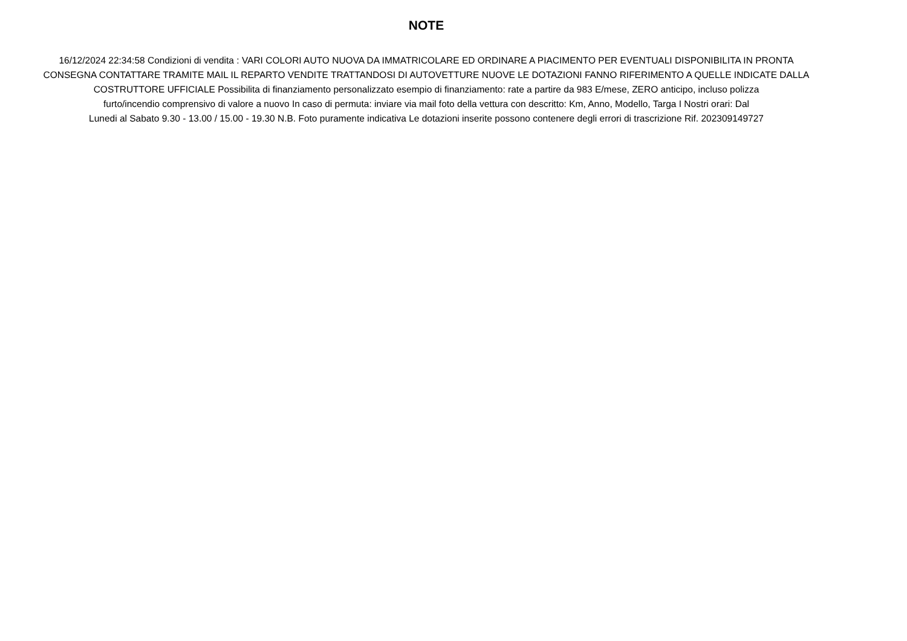NOTE
16/12/2024 22:34:58 Condizioni di vendita : VARI COLORI AUTO NUOVA DA IMMATRICOLARE ED ORDINARE A PIACIMENTO PER EVENTUALI DISPONIBILITA IN PRONTA
CONSEGNA CONTATTARE TRAMITE MAIL IL REPARTO VENDITE TRATTANDOSI DI AUTOVETTURE NUOVE LE DOTAZIONI FANNO RIFERIMENTO A QUELLE INDICATE DALLA
COSTRUTTORE UFFICIALE Possibilita di finanziamento personalizzato esempio di finanziamento: rate a partire da 983 E/mese, ZERO anticipo, incluso polizza
furto/incendio comprensivo di valore a nuovo In caso di permuta: inviare via mail foto della vettura con descritto: Km, Anno, Modello, Targa I Nostri orari: Dal
Lunedi al Sabato 9.30 - 13.00 / 15.00 - 19.30 N.B. Foto puramente indicativa Le dotazioni inserite possono contenere degli errori di trascrizione Rif. 202309149727